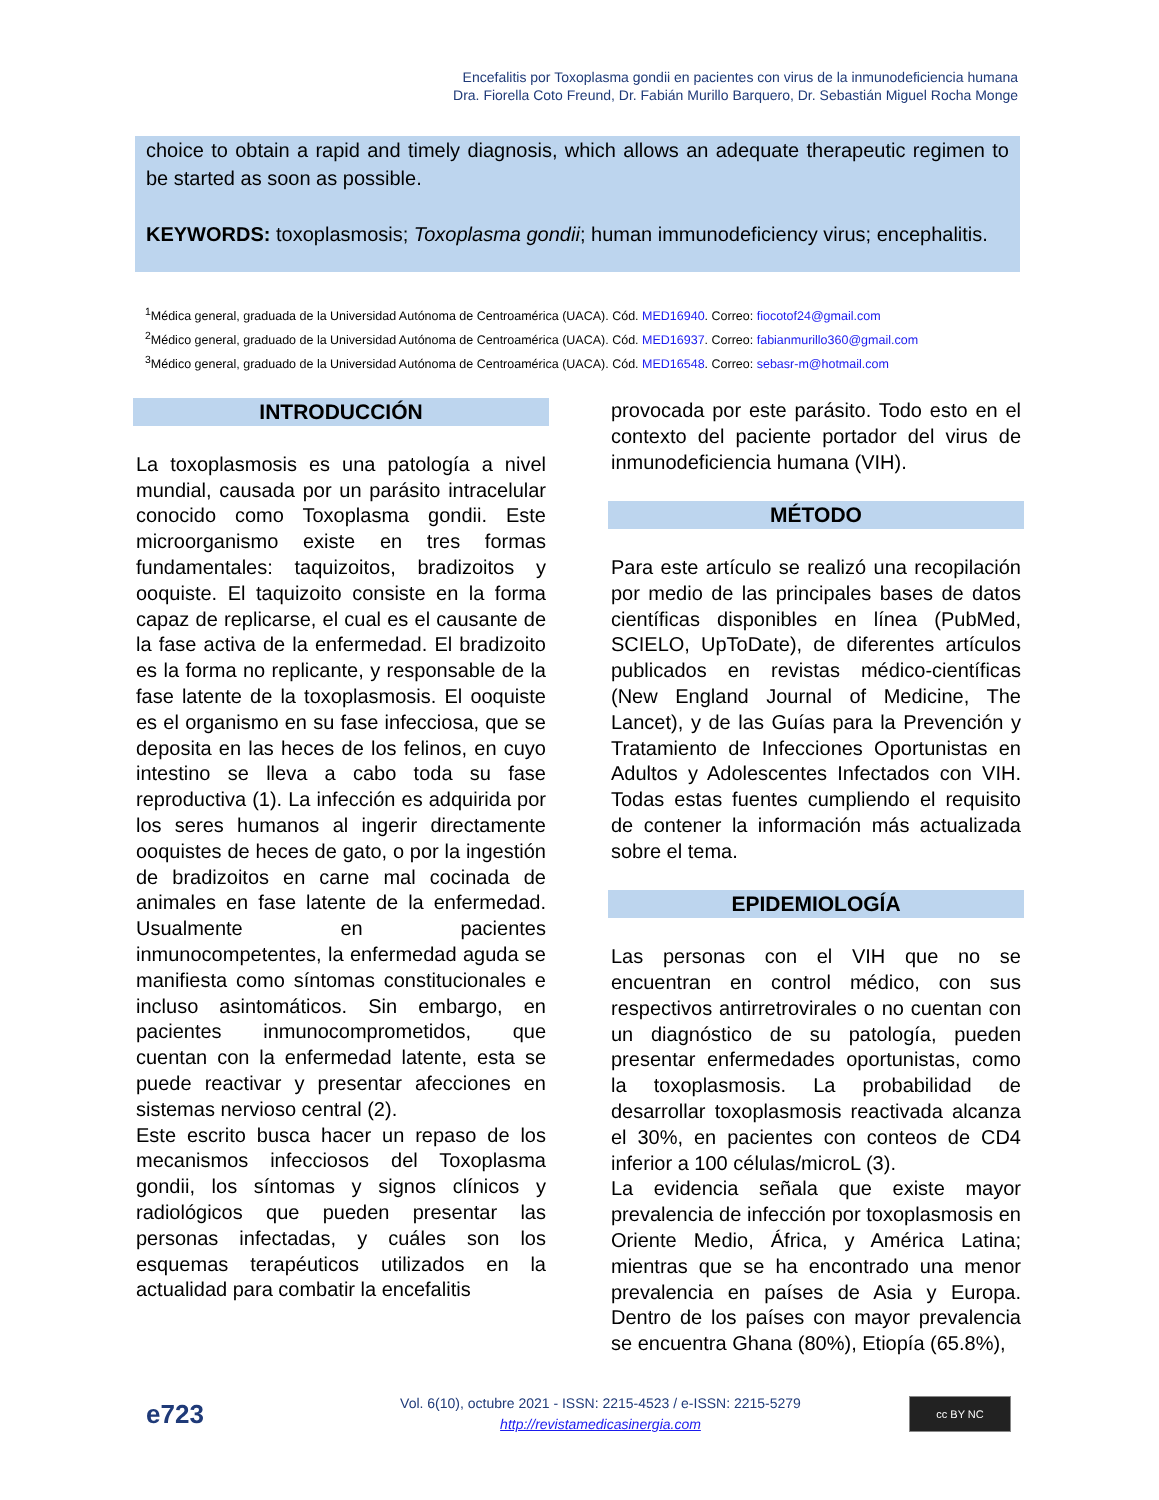Encefalitis por Toxoplasma gondii en pacientes con virus de la inmunodeficiencia humana
Dra. Fiorella Coto Freund, Dr. Fabián Murillo Barquero, Dr. Sebastián Miguel Rocha Monge
choice to obtain a rapid and timely diagnosis, which allows an adequate therapeutic regimen to be started as soon as possible.
KEYWORDS: toxoplasmosis; Toxoplasma gondii; human immunodeficiency virus; encephalitis.
<sup>1</sup> Médica general, graduada de la Universidad Autónoma de Centroamérica (UACA). Cód. MED16940. Correo: fiocotof24@gmail.com
<sup>2</sup> Médico general, graduado de la Universidad Autónoma de Centroamérica (UACA). Cód. MED16937. Correo: fabianmurillo360@gmail.com
<sup>3</sup> Médico general, graduado de la Universidad Autónoma de Centroamérica (UACA). Cód. MED16548. Correo: sebasr-m@hotmail.com
INTRODUCCIÓN
La toxoplasmosis es una patología a nivel mundial, causada por un parásito intracelular conocido como Toxoplasma gondii. Este microorganismo existe en tres formas fundamentales: taquizoitos, bradizoitos y ooquiste. El taquizoito consiste en la forma capaz de replicarse, el cual es el causante de la fase activa de la enfermedad. El bradizoito es la forma no replicante, y responsable de la fase latente de la toxoplasmosis. El ooquiste es el organismo en su fase infecciosa, que se deposita en las heces de los felinos, en cuyo intestino se lleva a cabo toda su fase reproductiva (1). La infección es adquirida por los seres humanos al ingerir directamente ooquistes de heces de gato, o por la ingestión de bradizoitos en carne mal cocinada de animales en fase latente de la enfermedad. Usualmente en pacientes inmunocompetentes, la enfermedad aguda se manifiesta como síntomas constitucionales e incluso asintomáticos. Sin embargo, en pacientes inmunocomprometidos, que cuentan con la enfermedad latente, esta se puede reactivar y presentar afecciones en sistemas nervioso central (2).
Este escrito busca hacer un repaso de los mecanismos infecciosos del Toxoplasma gondii, los síntomas y signos clínicos y radiológicos que pueden presentar las personas infectadas, y cuáles son los esquemas terapéuticos utilizados en la actualidad para combatir la encefalitis
provocada por este parásito. Todo esto en el contexto del paciente portador del virus de inmunodeficiencia humana (VIH).
MÉTODO
Para este artículo se realizó una recopilación por medio de las principales bases de datos científicas disponibles en línea (PubMed, SCIELO, UpToDate), de diferentes artículos publicados en revistas médico-científicas (New England Journal of Medicine, The Lancet), y de las Guías para la Prevención y Tratamiento de Infecciones Oportunistas en Adultos y Adolescentes Infectados con VIH. Todas estas fuentes cumpliendo el requisito de contener la información más actualizada sobre el tema.
EPIDEMIOLOGÍA
Las personas con el VIH que no se encuentran en control médico, con sus respectivos antirretrovirales o no cuentan con un diagnóstico de su patología, pueden presentar enfermedades oportunistas, como la toxoplasmosis. La probabilidad de desarrollar toxoplasmosis reactivada alcanza el 30%, en pacientes con conteos de CD4 inferior a 100 células/microL (3).
La evidencia señala que existe mayor prevalencia de infección por toxoplasmosis en Oriente Medio, África, y América Latina; mientras que se ha encontrado una menor prevalencia en países de Asia y Europa. Dentro de los países con mayor prevalencia se encuentra Ghana (80%), Etiopía (65.8%),
e723
Vol. 6(10), octubre 2021 - ISSN: 2215-4523 / e-ISSN: 2215-5279
http://revistamedicasinergia.com
cc BY NC